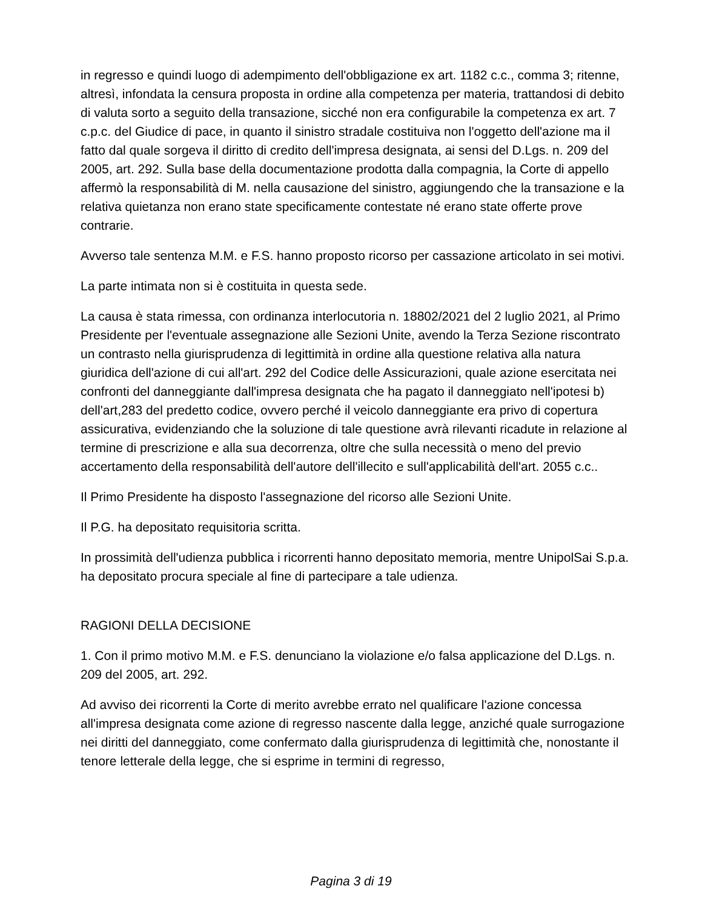in regresso e quindi luogo di adempimento dell'obbligazione ex art. 1182 c.c., comma 3; ritenne, altresì, infondata la censura proposta in ordine alla competenza per materia, trattandosi di debito di valuta sorto a seguito della transazione, sicché non era configurabile la competenza ex art. 7 c.p.c. del Giudice di pace, in quanto il sinistro stradale costituiva non l'oggetto dell'azione ma il fatto dal quale sorgeva il diritto di credito dell'impresa designata, ai sensi del D.Lgs. n. 209 del 2005, art. 292. Sulla base della documentazione prodotta dalla compagnia, la Corte di appello affermò la responsabilità di M. nella causazione del sinistro, aggiungendo che la transazione e la relativa quietanza non erano state specificamente contestate né erano state offerte prove contrarie.
Avverso tale sentenza M.M. e F.S. hanno proposto ricorso per cassazione articolato in sei motivi.
La parte intimata non si è costituita in questa sede.
La causa è stata rimessa, con ordinanza interlocutoria n. 18802/2021 del 2 luglio 2021, al Primo Presidente per l'eventuale assegnazione alle Sezioni Unite, avendo la Terza Sezione riscontrato un contrasto nella giurisprudenza di legittimità in ordine alla questione relativa alla natura giuridica dell'azione di cui all'art. 292 del Codice delle Assicurazioni, quale azione esercitata nei confronti del danneggiante dall'impresa designata che ha pagato il danneggiato nell'ipotesi b) dell'art,283 del predetto codice, ovvero perché il veicolo danneggiante era privo di copertura assicurativa, evidenziando che la soluzione di tale questione avrà rilevanti ricadute in relazione al termine di prescrizione e alla sua decorrenza, oltre che sulla necessità o meno del previo accertamento della responsabilità dell'autore dell'illecito e sull'applicabilità dell'art. 2055 c.c..
Il Primo Presidente ha disposto l'assegnazione del ricorso alle Sezioni Unite.
Il P.G. ha depositato requisitoria scritta.
In prossimità dell'udienza pubblica i ricorrenti hanno depositato memoria, mentre UnipolSai S.p.a. ha depositato procura speciale al fine di partecipare a tale udienza.
RAGIONI DELLA DECISIONE
1. Con il primo motivo M.M. e F.S. denunciano la violazione e/o falsa applicazione del D.Lgs. n. 209 del 2005, art. 292.
Ad avviso dei ricorrenti la Corte di merito avrebbe errato nel qualificare l'azione concessa all'impresa designata come azione di regresso nascente dalla legge, anziché quale surrogazione nei diritti del danneggiato, come confermato dalla giurisprudenza di legittimità che, nonostante il tenore letterale della legge, che si esprime in termini di regresso,
Pagina 3 di 19